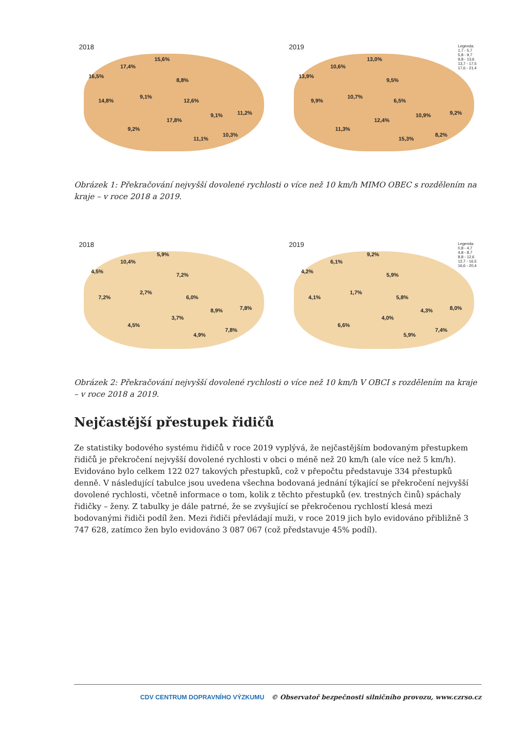2018
16,5%
17,4%
15,6%
8,8%
14,8%
9,1%
12,6%
17,8%
9,1% 11,2%
9,2%
11,1%
10,3%
2019
Legenda:
1,7 - 5,7
5,8 - 9,7
9,8 - 13,6
13,7 - 17,5
17,6 - 21,4
13,9%
10,6%
13,0%
9,5%
9,9%
10,7%
6,5%
12,4%
10,9% 9,2%
11,3%
15,3%
8,2%
Obrázek 1: Překračování nejvyšší dovolené rychlosti o více než 10 km/h MIMO OBEC s rozdělením na kraje – v roce 2018 a 2019.
2018
4,5%
10,4%
5,9%
7,2%
7,2%
2,7%
6,0%
3,7%
8,9% 7,8%
4,5%
4,9%
7,8%
2019
Legenda:
0,8 - 4,7
4,8 - 8,7
8,8 - 12,6
12,7 - 16,5
16,6 - 20,4
4,2%
6,1%
9,2%
5,9%
4,1%
1,7%
5,8%
4,0%
4,3% 8,0%
6,6%
5,9%
7,4%
Obrázek 2: Překračování nejvyšší dovolené rychlosti o více než 10 km/h V OBCI s rozdělením na kraje – v roce 2018 a 2019.
Nejčastější přestupek řidičů
Ze statistiky bodového systému řidičů v roce 2019 vyplývá, že nejčastějším bodovaným přestupkem řidičů je překročení nejvyšší dovolené rychlosti v obci o méně než 20 km/h (ale více než 5 km/h). Evidováno bylo celkem 122 027 takových přestupků, což v přepočtu představuje 334 přestupků denně. V následující tabulce jsou uvedena všechna bodovaná jednání týkající se překročení nejvyšší dovolené rychlosti, včetně informace o tom, kolik z těchto přestupků (ev. trestných činů) spáchaly řidičky – ženy. Z tabulky je dále patrné, že se zvyšující se překročenou rychlostí klesá mezi bodovanými řidiči podíl žen. Mezi řidiči převládají muži, v roce 2019 jich bylo evidováno přibližně 3 747 628, zatímco žen bylo evidováno 3 087 067 (což představuje 45% podíl).
CDV CENTRUM DOPRAVNÍHO VÝZKUMU © Observatoř bezpečnosti silničního provozu, www.czrso.cz